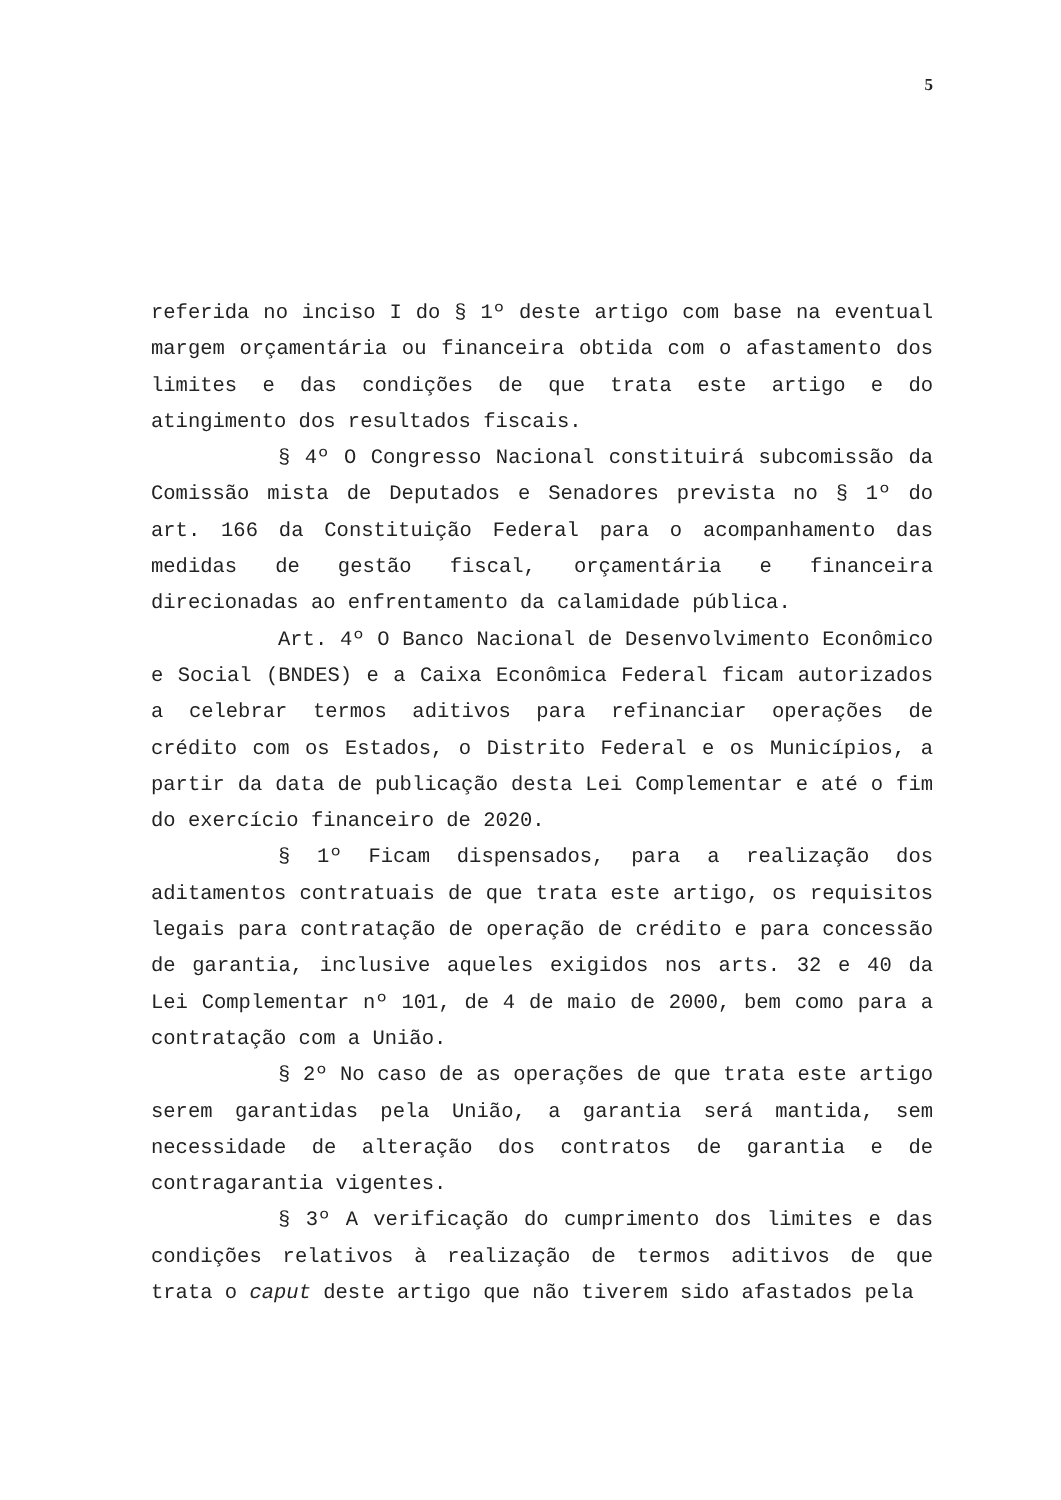5
referida no inciso I do § 1º deste artigo com base na eventual margem orçamentária ou financeira obtida com o afastamento dos limites e das condições de que trata este artigo e do atingimento dos resultados fiscais.
§ 4º O Congresso Nacional constituirá subcomissão da Comissão mista de Deputados e Senadores prevista no § 1º do art. 166 da Constituição Federal para o acompanhamento das medidas de gestão fiscal, orçamentária e financeira direcionadas ao enfrentamento da calamidade pública.
Art. 4º O Banco Nacional de Desenvolvimento Econômico e Social (BNDES) e a Caixa Econômica Federal ficam autorizados a celebrar termos aditivos para refinanciar operações de crédito com os Estados, o Distrito Federal e os Municípios, a partir da data de publicação desta Lei Complementar e até o fim do exercício financeiro de 2020.
§ 1º Ficam dispensados, para a realização dos aditamentos contratuais de que trata este artigo, os requisitos legais para contratação de operação de crédito e para concessão de garantia, inclusive aqueles exigidos nos arts. 32 e 40 da Lei Complementar nº 101, de 4 de maio de 2000, bem como para a contratação com a União.
§ 2º No caso de as operações de que trata este artigo serem garantidas pela União, a garantia será mantida, sem necessidade de alteração dos contratos de garantia e de contragarantia vigentes.
§ 3º A verificação do cumprimento dos limites e das condições relativos à realização de termos aditivos de que trata o caput deste artigo que não tiverem sido afastados pela